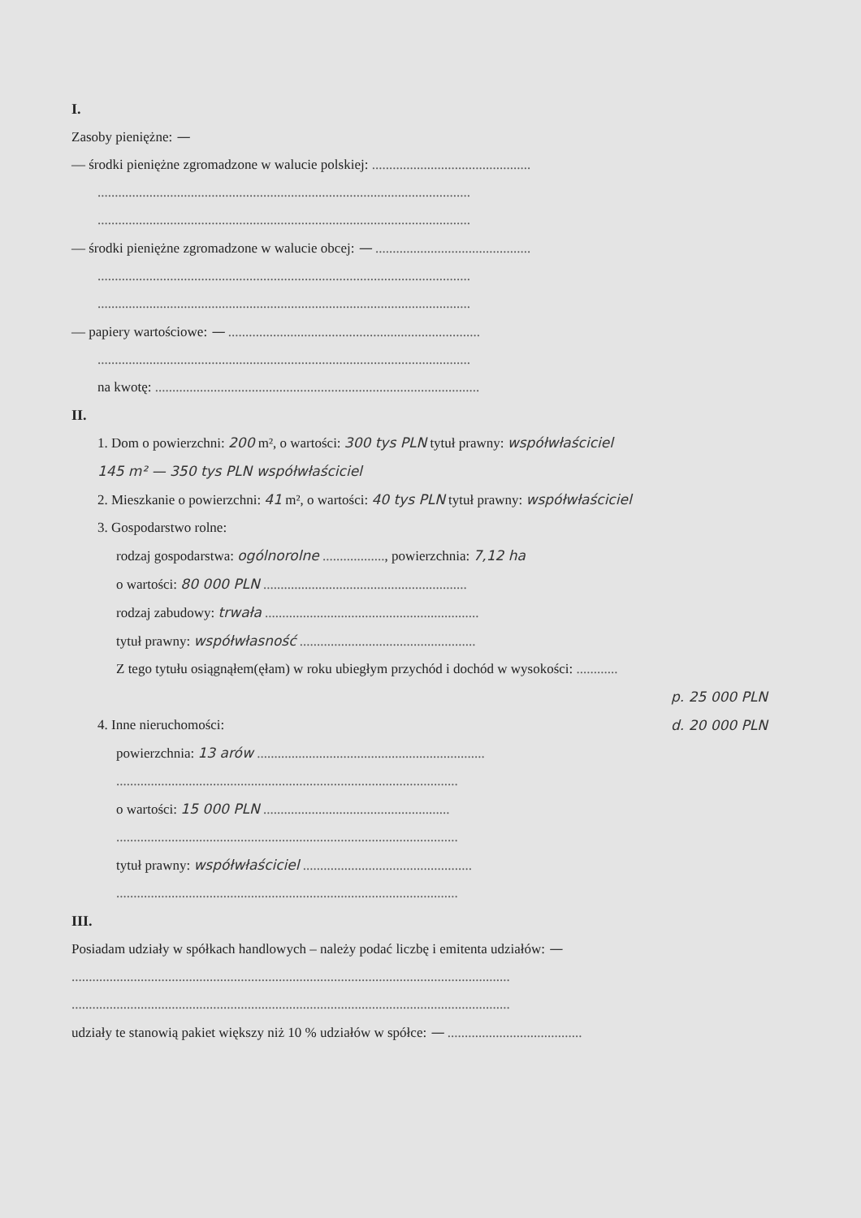I.
Zasoby pieniężne: —
— środki pieniężne zgromadzone w walucie polskiej: ..............................................
............................................................................................................
............................................................................................................
— środki pieniężne zgromadzone w walucie obcej: — .............................................
............................................................................................................
............................................................................................................
— papiery wartościowe: — .........................................................................
............................................................................................................
na kwotę: ..............................................................................................
II.
1. Dom o powierzchni: 200 m², o wartości: 300 tys PLN tytuł prawny: współwłaściciel
145 m² — 350 tys PLN współwłaściciel
2. Mieszkanie o powierzchni: 41 m², o wartości: 40 tys PLN tytuł prawny: współwłaściciel
3. Gospodarstwo rolne:
rodzaj gospodarstwa: ogólnorolne .................., powierzchnia: 7,12 ha
o wartości: 80 000 PLN ...........................................................
rodzaj zabudowy: trwała ..............................................................
tytuł prawny: współwłasność ...................................................
Z tego tytułu osiągnąłem(ęłam) w roku ubiegłym przychód i dochód w wysokości: ............
p. 25 000 PLN
4. Inne nieruchomości: d. 20 000 PLN
powierzchnia: 13 arów ..................................................................
...................................................................................................
o wartości: 15 000 PLN ......................................................
...................................................................................................
tytuł prawny: współwłaściciel .................................................
...................................................................................................
III.
Posiadam udziały w spółkach handlowych – należy podać liczbę i emitenta udziałów: —
...............................................................................................................................
...............................................................................................................................
udziały te stanowią pakiet większy niż 10 % udziałów w spółce: — .......................................